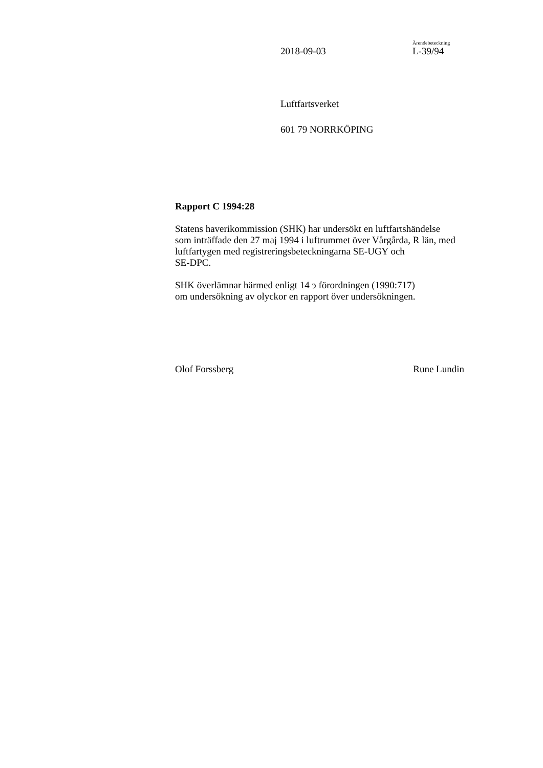Ärendebeteckning
2018-09-03 L-39/94
Luftfartsverket
601 79 NORRKÖPING
Rapport C 1994:28
Statens haverikommission (SHK) har undersökt en luftfartshändelse
som inträffade den 27 maj 1994 i luftrummet över Vårgårda, R län, med
luftfartygen med registreringsbeteckningarna SE-UGY och
SE-DPC.
SHK överlämnar härmed enligt 14 э förordningen (1990:717)
om undersökning av olyckor en rapport över undersökningen.
Olof Forssberg Rune Lundin